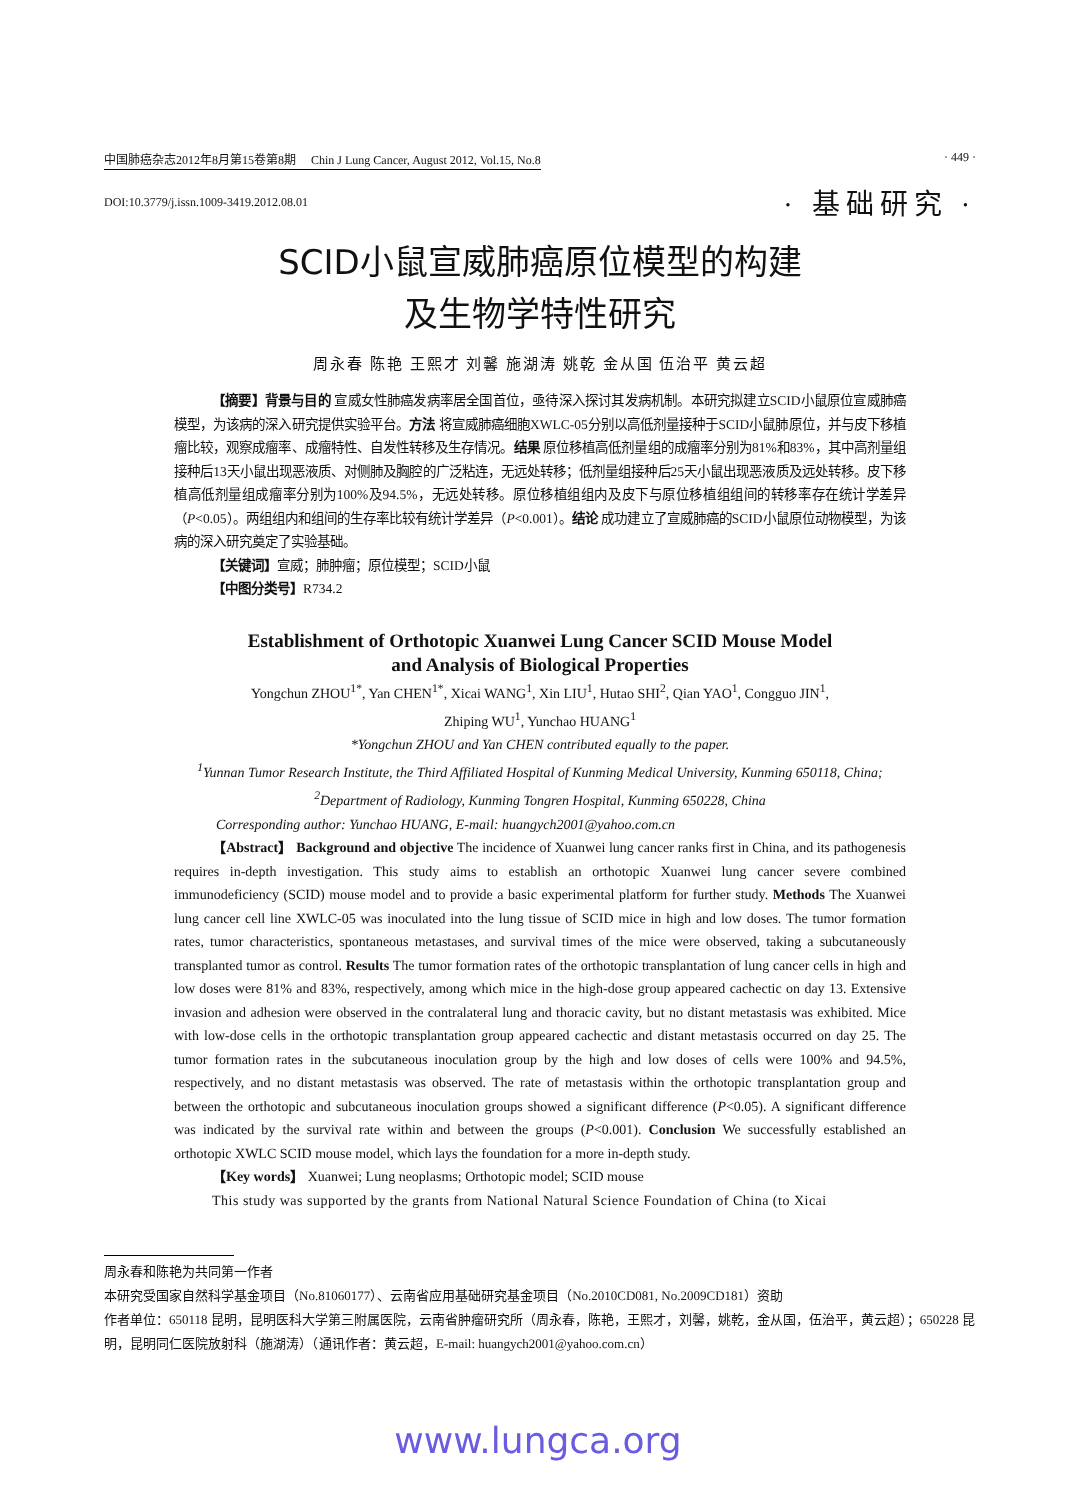中国肺癌杂志2012年8月第15卷第8期 Chin J Lung Cancer, August 2012, Vol.15, No.8 · 449 ·
DOI:10.3779/j.issn.1009-3419.2012.08.01 · 基础研究 ·
SCID小鼠宣威肺癌原位模型的构建
及生物学特性研究
周永春 陈艳 王熙才 刘馨 施湖涛 姚乾 金从国 伍治平 黄云超
【摘要】背景与目的 宣威女性肺癌发病率居全国首位，亟待深入探讨其发病机制。本研究拟建立SCID小鼠原位宣威肺癌模型，为该病的深入研究提供实验平台。方法 将宣威肺癌细胞XWLC-05分别以高低剂量接种于SCID小鼠肺原位，并与皮下移植瘤比较，观察成瘤率、成瘤特性、自发性转移及生存情况。结果 原位移植高低剂量组的成瘤率分别为81%和83%，其中高剂量组接种后13天小鼠出现恶液质、对侧肺及胸腔的广泛粘连，无远处转移；低剂量组接种后25天小鼠出现恶液质及远处转移。皮下移植高低剂量组成瘤率分别为100%及94.5%，无远处转移。原位移植组组内及皮下与原位移植组组间的转移率存在统计学差异（P<0.05）。两组组内和组间的生存率比较有统计学差异（P<0.001）。结论 成功建立了宣威肺癌的SCID小鼠原位动物模型，为该病的深入研究奠定了实验基础。
【关键词】宣威；肺肿瘤；原位模型；SCID小鼠
【中图分类号】R734.2
Establishment of Orthotopic Xuanwei Lung Cancer SCID Mouse Model
and Analysis of Biological Properties
Yongchun ZHOU<sup>1*</sup>, Yan CHEN<sup>1*</sup>, Xicai WANG<sup>1</sup>, Xin LIU<sup>1</sup>, Hutao SHI<sup>2</sup>, Qian YAO<sup>1</sup>, Congguo JIN<sup>1</sup>,
Zhiping WU<sup>1</sup>, Yunchao HUANG<sup>1</sup>
*Yongchun ZHOU and Yan CHEN contributed equally to the paper.
<sup>1</sup> Yunnan Tumor Research Institute, the Third Affiliated Hospital of Kunming Medical University, Kunming 650118, China;
<sup>2</sup> Department of Radiology, Kunming Tongren Hospital, Kunming 650228, China
Corresponding author: Yunchao HUANG, E-mail: huangych2001@yahoo.com.cn
【Abstract】 Background and objective The incidence of Xuanwei lung cancer ranks first in China, and its pathogenesis requires in-depth investigation. This study aims to establish an orthotopic Xuanwei lung cancer severe combined immunodeficiency (SCID) mouse model and to provide a basic experimental platform for further study. Methods The Xuanwei lung cancer cell line XWLC-05 was inoculated into the lung tissue of SCID mice in high and low doses. The tumor formation rates, tumor characteristics, spontaneous metastases, and survival times of the mice were observed, taking a subcutaneously transplanted tumor as control. Results The tumor formation rates of the orthotopic transplantation of lung cancer cells in high and low doses were 81% and 83%, respectively, among which mice in the high-dose group appeared cachectic on day 13. Extensive invasion and adhesion were observed in the contralateral lung and thoracic cavity, but no distant metastasis was exhibited. Mice with low-dose cells in the orthotopic transplantation group appeared cachectic and distant metastasis occurred on day 25. The tumor formation rates in the subcutaneous inoculation group by the high and low doses of cells were 100% and 94.5%, respectively, and no distant metastasis was observed. The rate of metastasis within the orthotopic transplantation group and between the orthotopic and subcutaneous inoculation groups showed a significant difference (P<0.05). A significant difference was indicated by the survival rate within and between the groups (P<0.001). Conclusion We successfully established an orthotopic XWLC SCID mouse model, which lays the foundation for a more in-depth study.
【Key words】 Xuanwei; Lung neoplasms; Orthotopic model; SCID mouse
This study was supported by the grants from National Natural Science Foundation of China (to Xicai
周永春和陈艳为共同第一作者
本研究受国家自然科学基金项目（No.81060177）、云南省应用基础研究基金项目（No.2010CD081, No.2009CD181）资助
作者单位：650118 昆明，昆明医科大学第三附属医院，云南省肿瘤研究所（周永春，陈艳，王熙才，刘馨，姚乾，金从国，伍治平，黄云超）；650228 昆明，昆明同仁医院放射科（施湖涛）（通讯作者：黄云超，E-mail: huangych2001@yahoo.com.cn）
www.lungca.org